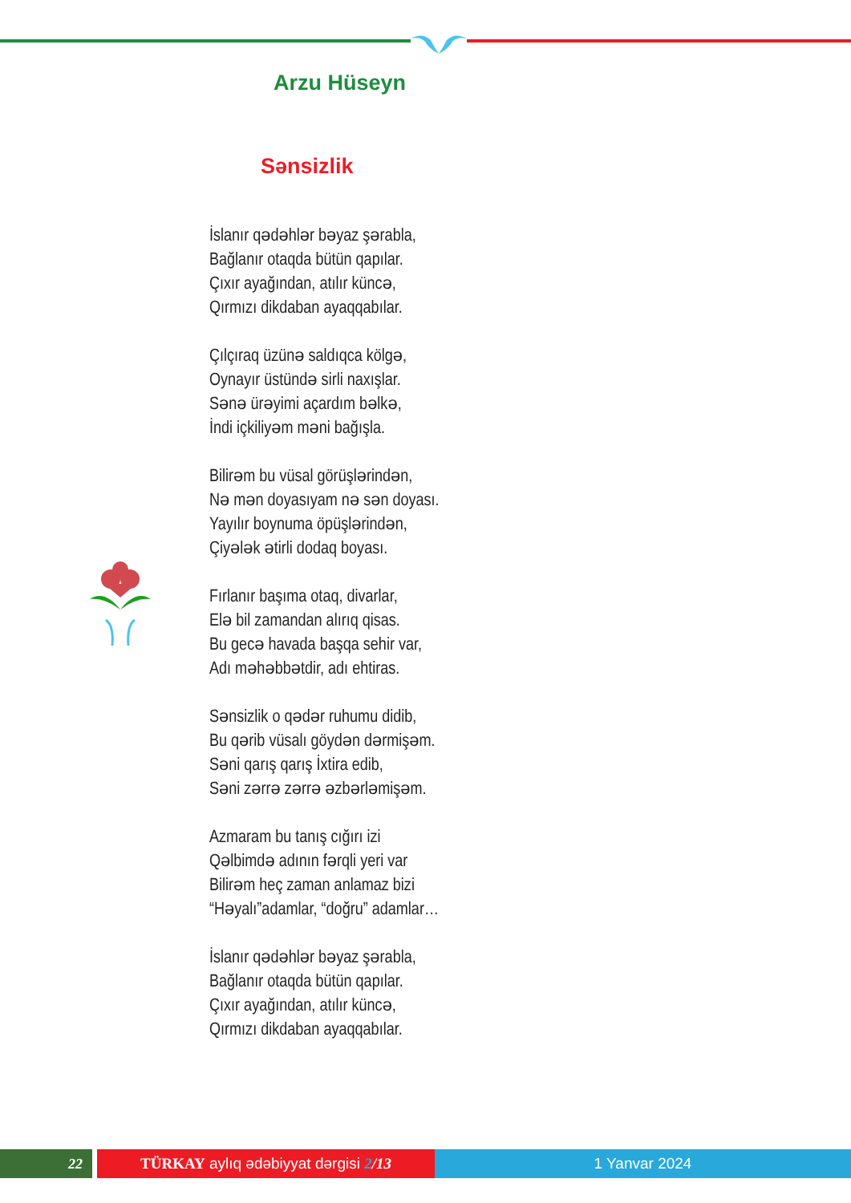Arzu Hüseyn
Sənsizlik
İslanır qədəhlər bəyaz şərabla,
Bağlanır otaqda bütün qapılar.
Çıxır ayağından, atılır küncə,
Qırmızı dikdaban ayaqqabılar.
Çılçıraq üzünə saldıqca kölgə,
Oynayır üstündə sirli naxışlar.
Sənə ürəyimi açardım bəlkə,
İndi içkiliyəm məni bağışla.
Bilirəm bu vüsal görüşlərindən,
Nə mən doyasıyam nə sən doyası.
Yayılır boynuma öpüşlərindən,
Çiyələk ətirli dodaq boyası.
Fırlanır başıma otaq, divarlar,
Elə bil zamandan alırıq qisas.
Bu gecə havada başqa sehir var,
Adı məhəbbətdir, adı ehtiras.
Sənsizlik o qədər ruhumu didib,
Bu qərib vüsalı göydən dərmişəm.
Səni qarış qarış İxtira edib,
Səni zərrə zərrə əzbərləmişəm.
Azmaram bu tanış cığırı izi
Qəlbimdə adının fərqli yeri var
Bilirəm heç zaman anlamaz bizi
“Həyalı”adamlar, “doğru” adamlar…
İslanır qədəhlər bəyaz şərabla,
Bağlanır otaqda bütün qapılar.
Çıxır ayağından, atılır küncə,
Qırmızı dikdaban ayaqqabılar.
22 TÜRKAY aylıq ədəbiyyat dərgisi 2/13 1 Yanvar 2024